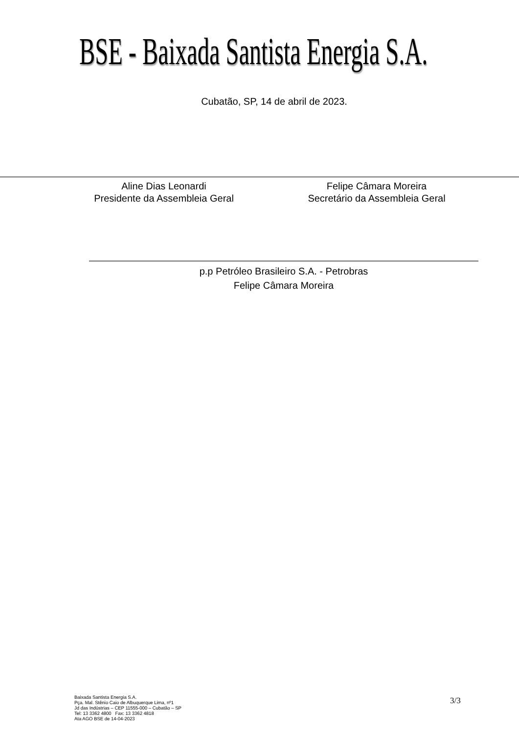BSE - Baixada Santista Energia S.A.
Cubatão, SP, 14 de abril de 2023.
Aline Dias Leonardi
Presidente da Assembleia Geral
Felipe Câmara Moreira
Secretário da Assembleia Geral
p.p Petróleo Brasileiro S.A. - Petrobras
Felipe Câmara Moreira
Baixada Santista Energia S.A.
Pça. Mal. Stênio Caio de Albuquerque Lima, nº1
Jd das Indústrias – CEP 11555-000 – Cubatão – SP
Tel: 13 3362 4800 Fax: 13 3362 4818
Ata AGO BSE de 14-04-2023
3/3